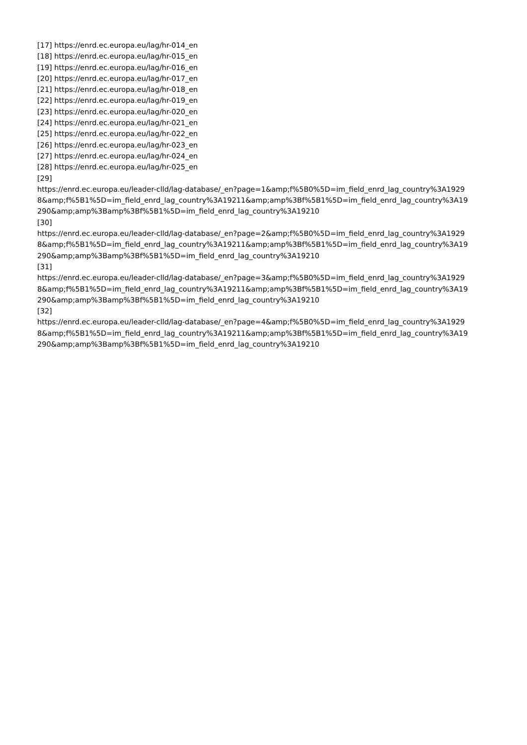[17] https://enrd.ec.europa.eu/lag/hr-014_en
[18] https://enrd.ec.europa.eu/lag/hr-015_en
[19] https://enrd.ec.europa.eu/lag/hr-016_en
[20] https://enrd.ec.europa.eu/lag/hr-017_en
[21] https://enrd.ec.europa.eu/lag/hr-018_en
[22] https://enrd.ec.europa.eu/lag/hr-019_en
[23] https://enrd.ec.europa.eu/lag/hr-020_en
[24] https://enrd.ec.europa.eu/lag/hr-021_en
[25] https://enrd.ec.europa.eu/lag/hr-022_en
[26] https://enrd.ec.europa.eu/lag/hr-023_en
[27] https://enrd.ec.europa.eu/lag/hr-024_en
[28] https://enrd.ec.europa.eu/lag/hr-025_en
[29]
https://enrd.ec.europa.eu/leader-clld/lag-database/_en?page=1&amp;f%5B0%5D=im_field_enrd_lag_country%3A1929
8&amp;f%5B1%5D=im_field_enrd_lag_country%3A19211&amp;amp%3Bf%5B1%5D=im_field_enrd_lag_country%3A19
290&amp;amp%3Bamp%3Bf%5B1%5D=im_field_enrd_lag_country%3A19210
[30]
https://enrd.ec.europa.eu/leader-clld/lag-database/_en?page=2&amp;f%5B0%5D=im_field_enrd_lag_country%3A1929
8&amp;f%5B1%5D=im_field_enrd_lag_country%3A19211&amp;amp%3Bf%5B1%5D=im_field_enrd_lag_country%3A19
290&amp;amp%3Bamp%3Bf%5B1%5D=im_field_enrd_lag_country%3A19210
[31]
https://enrd.ec.europa.eu/leader-clld/lag-database/_en?page=3&amp;f%5B0%5D=im_field_enrd_lag_country%3A1929
8&amp;f%5B1%5D=im_field_enrd_lag_country%3A19211&amp;amp%3Bf%5B1%5D=im_field_enrd_lag_country%3A19
290&amp;amp%3Bamp%3Bf%5B1%5D=im_field_enrd_lag_country%3A19210
[32]
https://enrd.ec.europa.eu/leader-clld/lag-database/_en?page=4&amp;f%5B0%5D=im_field_enrd_lag_country%3A1929
8&amp;f%5B1%5D=im_field_enrd_lag_country%3A19211&amp;amp%3Bf%5B1%5D=im_field_enrd_lag_country%3A19
290&amp;amp%3Bamp%3Bf%5B1%5D=im_field_enrd_lag_country%3A19210